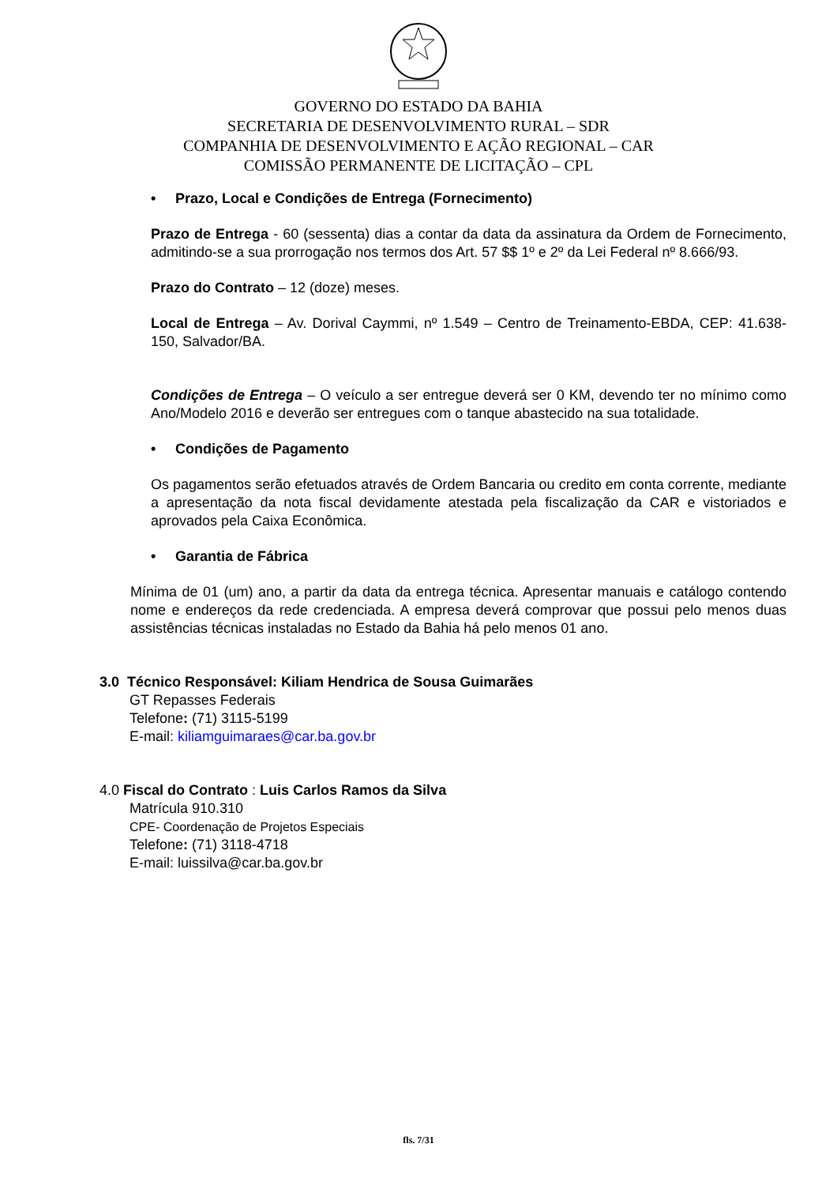GOVERNO DO ESTADO DA BAHIA
SECRETARIA DE DESENVOLVIMENTO RURAL – SDR
COMPANHIA DE DESENVOLVIMENTO E AÇÃO REGIONAL – CAR
COMISSÃO PERMANENTE DE LICITAÇÃO – CPL
• Prazo, Local e Condições de Entrega (Fornecimento)
Prazo de Entrega - 60 (sessenta) dias a contar da data da assinatura da Ordem de Fornecimento, admitindo-se a sua prorrogação nos termos dos Art. 57 $$ 1º e 2º da Lei Federal nº 8.666/93.
Prazo do Contrato – 12 (doze) meses.
Local de Entrega – Av. Dorival Caymmi, nº 1.549 – Centro de Treinamento-EBDA, CEP: 41.638-150, Salvador/BA.
Condições de Entrega – O veículo a ser entregue deverá ser 0 KM, devendo ter no mínimo como Ano/Modelo 2016 e deverão ser entregues com o tanque abastecido na sua totalidade.
• Condições de Pagamento
Os pagamentos serão efetuados através de Ordem Bancaria ou credito em conta corrente, mediante a apresentação da nota fiscal devidamente atestada pela fiscalização da CAR e vistoriados e aprovados pela Caixa Econômica.
• Garantia de Fábrica
Mínima de 01 (um) ano, a partir da data da entrega técnica. Apresentar manuais e catálogo contendo nome e endereços da rede credenciada. A empresa deverá comprovar que possui pelo menos duas assistências técnicas instaladas no Estado da Bahia há pelo menos 01 ano.
3.0 Técnico Responsável: Kiliam Hendrica de Sousa Guimarães
GT Repasses Federais
Telefone: (71) 3115-5199
E-mail: kiliamguimaraes@car.ba.gov.br
4.0 Fiscal do Contrato : Luis Carlos Ramos da Silva
Matrícula 910.310
CPE- Coordenação de Projetos Especiais
Telefone: (71) 3118-4718
E-mail: luissilva@car.ba.gov.br
fls. 7/31